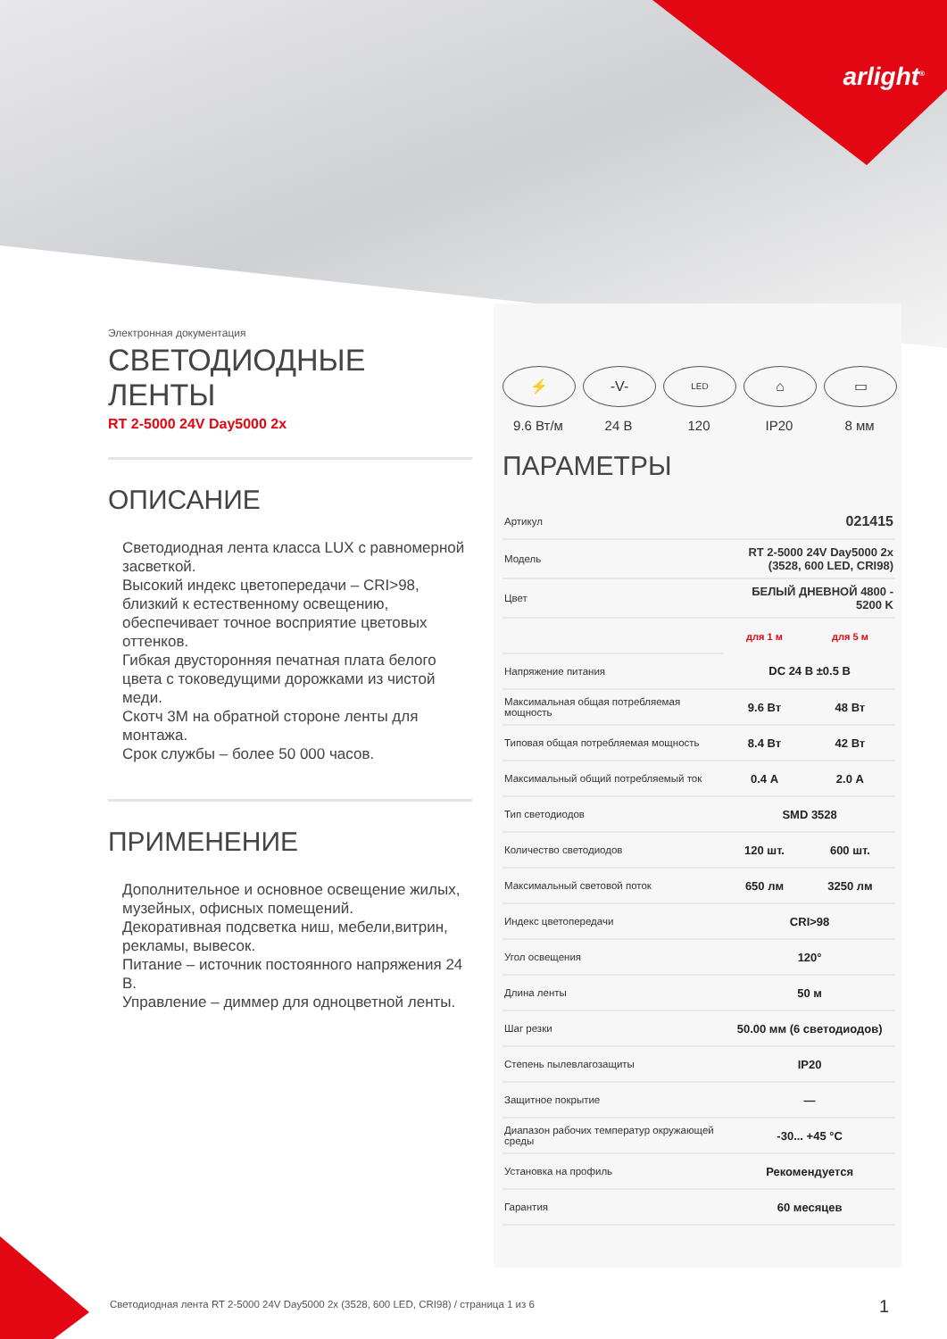arlight<sup>®</sup>
Электронная документация
СВЕТОДИОДНЫЕ ЛЕНТЫ
RT 2-5000 24V Day5000 2x
ОПИСАНИЕ
Светодиодная лента класса LUX с равномерной засветкой.
Высокий индекс цветопередачи – CRI>98, близкий к естественному освещению, обеспечивает точное восприятие цветовых оттенков.
Гибкая двусторонняя печатная плата белого цвета с токоведущими дорожками из чистой меди.
Скотч 3М на обратной стороне ленты для монтажа.
Срок службы – более 50 000 часов.
ПРИМЕНЕНИЕ
Дополнительное и основное освещение жилых, музейных, офисных помещений.
Декоративная подсветка ниш, мебели,витрин, рекламы, вывесок.
Питание – источник постоянного напряжения 24 В.
Управление – диммер для одноцветной ленты.
⚡
9.6 Вт/м
-V-
24 В
LED
120
⌂
IP20
▭
8 мм
ПАРАМЕТРЫ
| Артикул | 021415 | |
| Модель | RT 2-5000 24V Day5000 2x (3528, 600 LED, CRI98) | |
| Цвет | БЕЛЫЙ ДНЕВНОЙ 4800 - 5200 K | |
| | для 1 м | для 5 м |
| Напряжение питания | DC 24 В ±0.5 В | |
| Максимальная общая потребляемая мощность | 9.6 Вт | 48 Вт |
| Типовая общая потребляемая мощность | 8.4 Вт | 42 Вт |
| Максимальный общий потребляемый ток | 0.4 А | 2.0 А |
| Тип светодиодов | SMD 3528 | |
| Количество светодиодов | 120 шт. | 600 шт. |
| Максимальный световой поток | 650 лм | 3250 лм |
| Индекс цветопередачи | CRI>98 | |
| Угол освещения | 120° | |
| Длина ленты | 50 м | |
| Шаг резки | 50.00 мм (6 светодиодов) | |
| Степень пылевлагозащиты | IP20 | |
| Защитное покрытие | — | |
| Диапазон рабочих температур окружающей среды | -30... +45 °С | |
| Установка на профиль | Рекомендуется | |
| Гарантия | 60 месяцев | |
Светодиодная лента RT 2-5000 24V Day5000 2x (3528, 600 LED, CRI98) / страница 1 из 6
1